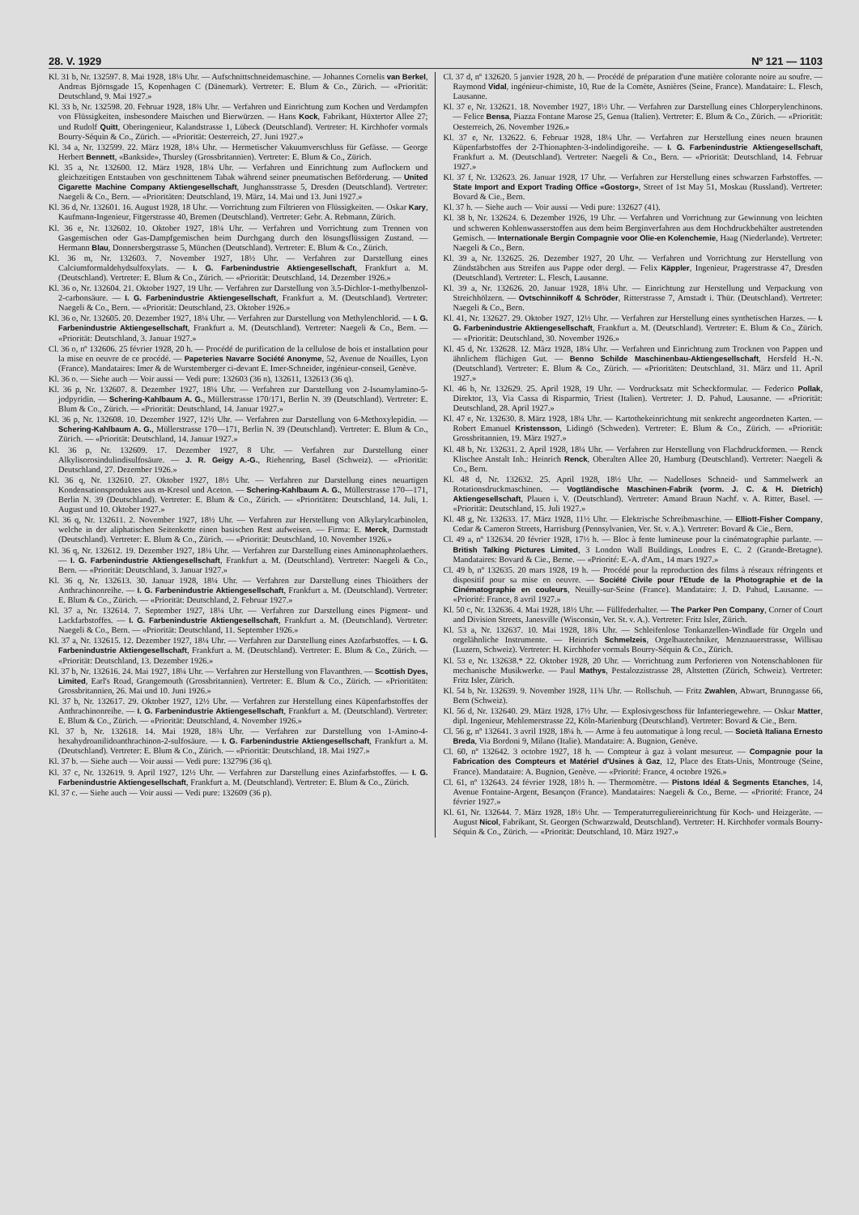28. V. 1929 Nº 121 — 1103
Kl. 31 b, Nr. 132597. 8. Mai 1928, 18¼ Uhr. — Aufschnittschneidemaschine. — Johannes Cornelis van Berkel, Andreas Björnsgade 15, Kopenhagen C (Dänemark). Vertreter: E. Blum & Co., Zürich. — «Priorität: Deutschland, 9. Mai 1927.»
Kl. 33 b, Nr. 132598. 20. Februar 1928, 18¾ Uhr. — Verfahren und Einrichtung zum Kochen und Verdampfen von Flüssigkeiten, insbesondere Maischen und Bierwürzen. — Hans Kock, Fabrikant, Hüxtertor Allee 27; und Rudolf Quitt, Oberingenieur, Kalandstrasse 1, Lübeck (Deutschland). Vertreter: H. Kirchhofer vormals Bourry-Séquin & Co., Zürich. — «Priorität: Oesterreich, 27. Juni 1927.»
Kl. 34 a, Nr. 132599. 22. März 1928, 18¼ Uhr. — Hermetischer Vakuumverschluss für Gefässe. — George Herbert Bennett, «Bankside», Thursley (Grossbritannien). Vertreter: E. Blum & Co., Zürich.
Kl. 35 a, Nr. 132600. 12. März 1928, 18¼ Uhr. — Verfahren und Einrichtung zum Auflockern und gleichzeitigen Entstauben von geschnittenem Tabak während seiner pneumatischen Beförderung. — United Cigarette Machine Company Aktiengesellschaft, Junghansstrasse 5, Dresden (Deutschland). Vertreter: Naegeli & Co., Bern. — «Prioritäten: Deutschland, 19. März, 14. Mai und 13. Juni 1927.»
Kl. 36 d, Nr. 132601. 16. August 1928, 18 Uhr. — Vorrichtung zum Filtrieren von Flüssigkeiten. — Oskar Kary, Kaufmann-Ingenieur, Fitgerstrasse 40, Bremen (Deutschland). Vertreter: Gebr. A. Rebmann, Zürich.
Kl. 36 e, Nr. 132602. 10. Oktober 1927, 18¼ Uhr. — Verfahren und Vorrichtung zum Trennen von Gasgemischen oder Gas-Dampfgemischen beim Durchgang durch den lösungsflüssigen Zustand. — Hermann Blau, Donnersbergstrasse 5, München (Deutschland). Vertreter: E. Blum & Co., Zürich.
Kl. 36 m, Nr. 132603. 7. November 1927, 18½ Uhr. — Verfahren zur Darstellung eines Calciumformaldehydsulfoxylats. — I. G. Farbenindustrie Aktiengesellschaft, Frankfurt a. M. (Deutschland). Vertreter: E. Blum & Co., Zürich. — «Priorität: Deutschland, 14. Dezember 1926.»
Kl. 36 o, Nr. 132604. 21. Oktober 1927, 19 Uhr. — Verfahren zur Darstellung von 3.5-Dichlor-1-methylbenzol-2-carbonsäure. — I. G. Farbenindustrie Aktiengesellschaft, Frankfurt a. M. (Deutschland). Vertreter: Naegeli & Co., Bern. — «Priorität: Deutschland, 23. Oktober 1926.»
Kl. 36 o, Nr. 132605. 20. Dezember 1927, 18¼ Uhr. — Verfahren zur Darstellung von Methylenchlorid. — I. G. Farbenindustrie Aktiengesellschaft, Frankfurt a. M. (Deutschland). Vertreter: Naegeli & Co., Bern. — «Priorität: Deutschland, 3. Januar 1927.»
Cl. 36 o, nº 132606. 25 février 1928, 20 h. — Procédé de purification de la cellulose de bois et installation pour la mise en oeuvre de ce procédé. — Papeteries Navarre Société Anonyme, 52, Avenue de Noailles, Lyon (France). Mandataires: Imer & de Wurstemberger ci-devant E. Imer-Schneider, ingénieur-conseil, Genève.
Kl. 36 o. — Siehe auch — Voir aussi — Vedi pure: 132603 (36 n), 132611, 132613 (36 q).
Kl. 36 p, Nr. 132607. 8. Dezember 1927, 18¼ Uhr. — Verfahren zur Darstellung von 2-Isoamylamino-5-jodpyridin. — Schering-Kahlbaum A. G., Müllerstrasse 170/171, Berlin N. 39 (Deutschland). Vertreter: E. Blum & Co., Zürich. — «Priorität: Deutschland, 14. Januar 1927.»
Kl. 36 p, Nr. 132608. 10. Dezember 1927, 12½ Uhr. — Verfahren zur Darstellung von 6-Methoxylepidin. — Schering-Kahlbaum A. G., Müllerstrasse 170—171, Berlin N. 39 (Deutschland). Vertreter: E. Blum & Co., Zürich. — «Priorität: Deutschland, 14. Januar 1927.»
Kl. 36 p, Nr. 132609. 17. Dezember 1927, 8 Uhr. — Verfahren zur Darstellung einer Alkylisorosindulindisulfosäure. — J. R. Geigy A.-G., Riehenring, Basel (Schweiz). — «Priorität: Deutschland, 27. Dezember 1926.»
Kl. 36 q, Nr. 132610. 27. Oktober 1927, 18½ Uhr. — Verfahren zur Darstellung eines neuartigen Kondensationsproduktes aus m-Kresol und Aceton. — Schering-Kahlbaum A. G., Müllerstrasse 170—171, Berlin N. 39 (Deutschland). Vertreter: E. Blum & Co., Zürich. — «Prioritäten: Deutschland, 14. Juli, 1. August und 10. Oktober 1927.»
Kl. 36 q, Nr. 132611. 2. November 1927, 18½ Uhr. — Verfahren zur Herstellung von Alkylarylcarbinolen, welche in der aliphatischen Seitenkette einen basischen Rest aufweisen. — Firma: E. Merck, Darmstadt (Deutschland). Vertreter: E. Blum & Co., Zürich. — «Priorität: Deutschland, 10. November 1926.»
Kl. 36 q, Nr. 132612. 19. Dezember 1927, 18¼ Uhr. — Verfahren zur Darstellung eines Aminonaphtolaethers. — I. G. Farbenindustrie Aktiengesellschaft, Frankfurt a. M. (Deutschland). Vertreter: Naegeli & Co., Bern. — «Priorität: Deutschland, 3. Januar 1927.»
Kl. 36 q, Nr. 132613. 30. Januar 1928, 18¼ Uhr. — Verfahren zur Darstellung eines Thioäthers der Anthrachinonreihe. — I. G. Farbenindustrie Aktiengesellschaft, Frankfurt a. M. (Deutschland). Vertreter: E. Blum & Co., Zürich. — «Priorität: Deutschland, 2. Februar 1927.»
Kl. 37 a, Nr. 132614. 7. September 1927, 18¼ Uhr. — Verfahren zur Darstellung eines Pigment- und Lackfarbstoffes. — I. G. Farbenindustrie Aktiengesellschaft, Frankfurt a. M. (Deutschland). Vertreter: Naegeli & Co., Bern. — «Priorität: Deutschland, 11. September 1926.»
Kl. 37 a, Nr. 132615. 12. Dezember 1927, 18¼ Uhr. — Verfahren zur Darstellung eines Azofarbstoffes. — I. G. Farbenindustrie Aktiengesellschaft, Frankfurt a. M. (Deutschland). Vertreter: E. Blum & Co., Zürich. — «Priorität: Deutschland, 13. Dezember 1926.»
Kl. 37 b, Nr. 132616. 24. Mai 1927, 18¼ Uhr. — Verfahren zur Herstellung von Flavanthren. — Scottish Dyes, Limited, Earl's Road, Grangemouth (Grossbritannien). Vertreter: E. Blum & Co., Zürich. — «Prioritäten: Grossbritannien, 26. Mai und 10. Juni 1926.»
Kl. 37 b, Nr. 132617. 29. Oktober 1927, 12½ Uhr. — Verfahren zur Herstellung eines Küpenfarbstoffes der Anthrachinonreihe. — I. G. Farbenindustrie Aktiengesellschaft, Frankfurt a. M. (Deutschland). Vertreter: E. Blum & Co., Zürich. — «Priorität: Deutschland, 4. November 1926.»
Kl. 37 b, Nr. 132618. 14. Mai 1928, 18¾ Uhr. — Verfahren zur Darstellung von 1-Amino-4-hexahydroanilidoanthrachinon-2-sulfosäure. — I. G. Farbenindustrie Aktiengesellschaft, Frankfurt a. M. (Deutschland). Vertreter: E. Blum & Co., Zürich. — «Priorität: Deutschland, 18. Mai 1927.»
Kl. 37 b. — Siehe auch — Voir aussi — Vedi pure: 132796 (36 q).
Kl. 37 c, Nr. 132619. 9. April 1927, 12½ Uhr. — Verfahren zur Darstellung eines Azinfarbstoffes. — I. G. Farbenindustrie Aktiengesellschaft, Frankfurt a. M. (Deutschland). Vertreter: E. Blum & Co., Zürich.
Kl. 37 c. — Siehe auch — Voir aussi — Vedi pure: 132609 (36 p).
Cl. 37 d, nº 132620. 5 janvier 1928, 20 h. — Procédé de préparation d'une matière colorante noire au soufre. — Raymond Vidal, ingénieur-chimiste, 10, Rue de la Comète, Asnières (Seine, France). Mandataire: L. Flesch, Lausanne.
Kl. 37 e, Nr. 132621. 18. November 1927, 18½ Uhr. — Verfahren zur Darstellung eines Chlorperylenchinons. — Felice Bensa, Piazza Fontane Marose 25, Genua (Italien). Vertreter: E. Blum & Co., Zürich. — «Priorität: Oesterreich, 26. November 1926.»
Kl. 37 e, Nr. 132622. 6. Februar 1928, 18¼ Uhr. — Verfahren zur Herstellung eines neuen braunen Küpenfarbstoffes der 2-Thionaphten-3-indolindigoreihe. — I. G. Farbenindustrie Aktiengesellschaft, Frankfurt a. M. (Deutschland). Vertreter: Naegeli & Co., Bern. — «Priorität: Deutschland, 14. Februar 1927.»
Kl. 37 f, Nr. 132623. 26. Januar 1928, 17 Uhr. — Verfahren zur Herstellung eines schwarzen Farbstoffes. — State Import and Export Trading Office «Gostorg», Street of 1st May 51, Moskau (Russland). Vertreter: Bovard & Cie., Bern.
Kl. 37 h. — Siehe auch — Voir aussi — Vedi pure: 132627 (41).
Kl. 38 b, Nr. 132624. 6. Dezember 1926, 19 Uhr. — Verfahren und Vorrichtung zur Gewinnung von leichten und schweren Kohlenwasserstoffen aus dem beim Berginverfahren aus dem Hochdruckbehälter austretenden Gemisch. — Internationale Bergin Compagnie voor Olie-en Kolenchemie, Haag (Niederlande). Vertreter: Naegeli & Co., Bern.
Kl. 39 a, Nr. 132625. 26. Dezember 1927, 20 Uhr. — Verfahren und Vorrichtung zur Herstellung von Zündstäbchen aus Streifen aus Pappe oder dergl. — Felix Käppler, Ingenieur, Pragerstrasse 47, Dresden (Deutschland). Vertreter: L. Flesch, Lausanne.
Kl. 39 a, Nr. 132626. 20. Januar 1928, 18¼ Uhr. — Einrichtung zur Herstellung und Verpackung von Streichhölzern. — Ovtschinnikoff & Schröder, Ritterstrasse 7, Arnstadt i. Thür. (Deutschland). Vertreter: Naegeli & Co., Bern.
Kl. 41, Nr. 132627. 29. Oktober 1927, 12½ Uhr. — Verfahren zur Herstellung eines synthetischen Harzes. — I. G. Farbenindustrie Aktiengesellschaft, Frankfurt a. M. (Deutschland). Vertreter: E. Blum & Co., Zürich. — «Priorität: Deutschland, 30. November 1926.»
Kl. 45 d, Nr. 132628. 12. März 1928, 18¼ Uhr. — Verfahren und Einrichtung zum Trocknen von Pappen und ähnlichem flächigen Gut. — Benno Schilde Maschinenbau-Aktiengesellschaft, Hersfeld H.-N. (Deutschland). Vertreter: E. Blum & Co., Zürich. — «Prioritäten: Deutschland, 31. März und 11. April 1927.»
Kl. 46 b, Nr. 132629. 25. April 1928, 19 Uhr. — Vordrucksatz mit Scheckformular. — Federico Pollak, Direktor, 13, Via Cassa di Risparmio, Triest (Italien). Vertreter: J. D. Pahud, Lausanne. — «Priorität: Deutschland, 28. April 1927.»
Kl. 47 e, Nr. 132630. 8. März 1928, 18¼ Uhr. — Kartothekeinrichtung mit senkrecht angeordneten Karten. — Robert Emanuel Kristensson, Lidingö (Schweden). Vertreter: E. Blum & Co., Zürich. — «Priorität: Grossbritannien, 19. März 1927.»
Kl. 48 b, Nr. 132631. 2. April 1928, 18¼ Uhr. — Verfahren zur Herstellung von Flachdruckformen. — Renck Klischee Anstalt Inh.: Heinrich Renck, Oberalten Allee 20, Hamburg (Deutschland). Vertreter: Naegeli & Co., Bern.
Kl. 48 d, Nr. 132632. 25. April 1928, 18½ Uhr. — Nadelloses Schneid- und Sammelwerk an Rotationsdruckmaschinen. — Vogtländische Maschinen-Fabrik (vorm. J. C. & H. Dietrich) Aktiengesellschaft, Plauen i. V. (Deutschland). Vertreter: Amand Braun Nachf. v. A. Ritter, Basel. — «Priorität: Deutschland, 15. Juli 1927.»
Kl. 48 g, Nr. 132633. 17. März 1928, 11½ Uhr. — Elektrische Schreibmaschine. — Elliott-Fisher Company, Cedar & Cameron Streets, Harrisburg (Pennsylvanien, Ver. St. v. A.). Vertreter: Bovard & Cie., Bern.
Cl. 49 a, nº 132634. 20 février 1928, 17½ h. — Bloc à fente lumineuse pour la cinématographie parlante. — British Talking Pictures Limited, 3 London Wall Buildings, Londres E. C. 2 (Grande-Bretagne). Mandataires: Bovard & Cie., Berne. — «Priorité: E.-A. d'Am., 14 mars 1927.»
Cl. 49 b, nº 132635. 20 mars 1928, 19 h. — Procédé pour la reproduction des films à réseaux réfringents et dispositif pour sa mise en oeuvre. — Société Civile pour l'Etude de la Photographie et de la Cinématographie en couleurs, Neuilly-sur-Seine (France). Mandataire: J. D. Pahud, Lausanne. — «Priorité: France, 8 avril 1927.»
Kl. 50 c, Nr. 132636. 4. Mai 1928, 18½ Uhr. — Füllfederhalter. — The Parker Pen Company, Corner of Court and Division Streets, Janesville (Wisconsin, Ver. St. v. A.). Vertreter: Fritz Isler, Zürich.
Kl. 53 a, Nr. 132637. 10. Mai 1928, 18¾ Uhr. — Schleifenlose Tonkanzellen-Windlade für Orgeln und orgelähnliche Instrumente. — Heinrich Schmelzeis, Orgelbautechniker, Menznauerstrasse, Willisau (Luzern, Schweiz). Vertreter: H. Kirchhofer vormals Bourry-Séquin & Co., Zürich.
Kl. 53 e, Nr. 132638.* 22. Oktober 1928, 20 Uhr. — Vorrichtung zum Perforieren von Notenschablonen für mechanische Musikwerke. — Paul Mathys, Pestalozzistrasse 28, Altstetten (Zürich, Schweiz). Vertreter: Fritz Isler, Zürich.
Kl. 54 b, Nr. 132639. 9. November 1928, 11¾ Uhr. — Rollschuh. — Fritz Zwahlen, Abwart, Brunngasse 66, Bern (Schweiz).
Kl. 56 d, Nr. 132640. 29. März 1928, 17½ Uhr. — Explosivgeschoss für Infanteriegewehre. — Oskar Matter, dipl. Ingenieur, Mehlemerstrasse 22, Köln-Marienburg (Deutschland). Vertreter: Bovard & Cie., Bern.
Cl. 56 g, nº 132641. 3 avril 1928, 18¼ h. — Arme à feu automatique à long recul. — Società Italiana Ernesto Breda, Via Bordoni 9, Milano (Italie). Mandataire: A. Bugnion, Genève.
Cl. 60, nº 132642. 3 octobre 1927, 18 h. — Compteur à gaz à volant mesureur. — Compagnie pour la Fabrication des Compteurs et Matériel d'Usines à Gaz, 12, Place des Etats-Unis, Montrouge (Seine, France). Mandataire: A. Bugnion, Genève. — «Priorité: France, 4 octobre 1926.»
Cl. 61, nº 132643. 24 février 1928, 18½ h. — Thermomètre. — Pistons Idéal & Segments Etanches, 14, Avenue Fontaine-Argent, Besançon (France). Mandataires: Naegeli & Co., Berne. — «Priorité: France, 24 février 1927.»
Kl. 61, Nr. 132644. 7. März 1928, 18½ Uhr. — Temperaturreguliereinrichtung für Koch- und Heizgeräte. — August Nicol, Fabrikant, St. Georgen (Schwarzwald, Deutschland). Vertreter: H. Kirchhofer vormals Bourry-Séquin & Co., Zürich. — «Priorität: Deutschland, 10. März 1927.»